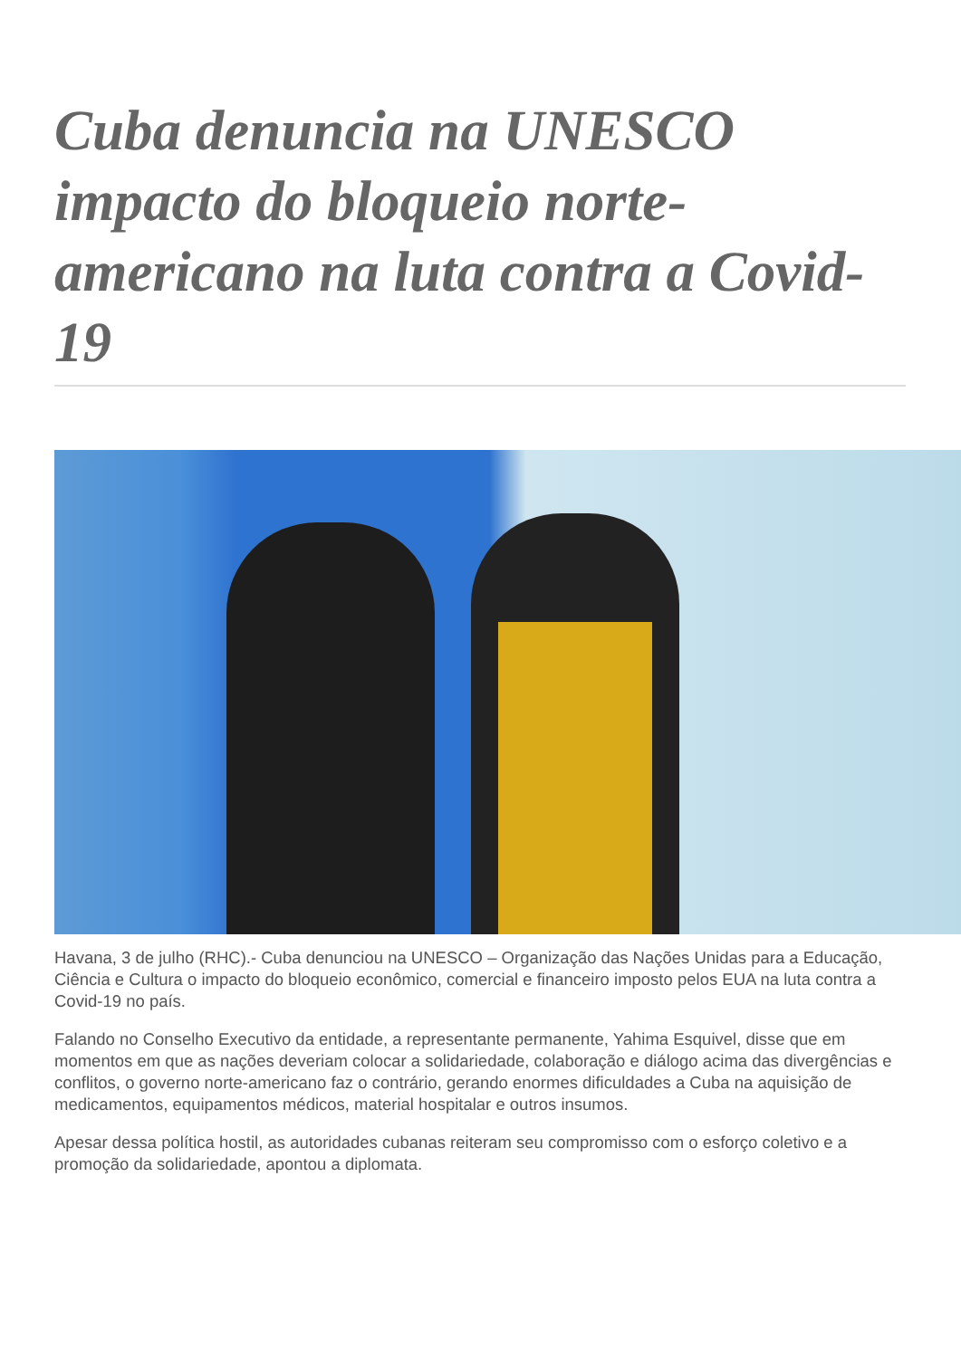Cuba denuncia na UNESCO impacto do bloqueio norte-americano na luta contra a Covid-19
Havana, 3 de julho (RHC).- Cuba denunciou na UNESCO – Organização das Nações Unidas para a Educação, Ciência e Cultura o impacto do bloqueio econômico, comercial e financeiro imposto pelos EUA na luta contra a Covid-19 no país.
Falando no Conselho Executivo da entidade, a representante permanente, Yahima Esquivel, disse que em momentos em que as nações deveriam colocar a solidariedade, colaboração e diálogo acima das divergências e conflitos, o governo norte-americano faz o contrário, gerando enormes dificuldades a Cuba na aquisição de medicamentos, equipamentos médicos, material hospitalar e outros insumos.
Apesar dessa política hostil, as autoridades cubanas reiteram seu compromisso com o esforço coletivo e a promoção da solidariedade, apontou a diplomata.